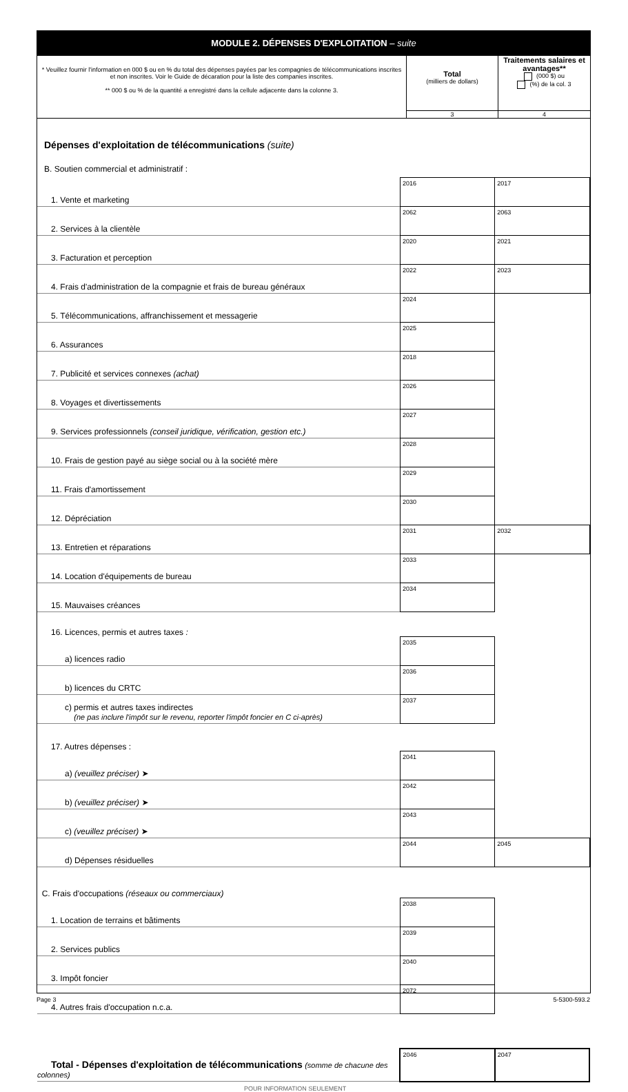MODULE 2. DÉPENSES D'EXPLOITATION – suite
* Veuillez fournir l'information en 000 $ ou en % du total des dépenses payées par les compagnies de télécommunications inscrites et non inscrites. Voir le Guide de décaration pour la liste des companies inscrites.
** 000 $ ou % de la quantité a enregistré dans la cellule adjacente dans la colonne 3.
Total
(milliers de dollars)
3
Traitements salaires et avantages**
(000 $) ou
(%) de la col. 3
4
Dépenses d'exploitation de télécommunications (suite)
B. Soutien commercial et administratif :
| 1. Vente et marketing | 2016 | 2017 |
| 2. Services à la clientèle | 2062 | 2063 |
| 3. Facturation et perception | 2020 | 2021 |
| 4. Frais d'administration de la compagnie et frais de bureau généraux | 2022 | 2023 |
| 5. Télécommunications, affranchissement et messagerie | 2024 | |
| 6. Assurances | 2025 | |
| 7. Publicité et services connexes (achat) | 2018 | |
| 8. Voyages et divertissements | 2026 | |
| 9. Services professionnels (conseil juridique, vérification, gestion etc.) | 2027 | |
| 10. Frais de gestion payé au siège social ou à la société mère | 2028 | |
| 11. Frais d'amortissement | 2029 | |
| 12. Dépréciation | 2030 | |
| 13. Entretien et réparations | 2031 | 2032 |
| 14. Location d'équipements de bureau | 2033 | |
| 15. Mauvaises créances | 2034 | |
| 16. Licences, permis et autres taxes : | | |
| a) licences radio | 2035 | |
| b) licences du CRTC | 2036 | |
| c) permis et autres taxes indirectes (ne pas inclure l'impôt sur le revenu, reporter l'impôt foncier en C ci-après) | 2037 | |
| 17. Autres dépenses : | | |
| a) (veuillez préciser) ➤ | 2041 | |
| b) (veuillez préciser) ➤ | 2042 | |
| c) (veuillez préciser) ➤ | 2043 | |
| d) Dépenses résiduelles | 2044 | 2045 |
| C. Frais d'occupations (réseaux ou commerciaux) | | |
| 1. Location de terrains et bâtiments | 2038 | |
| 2. Services publics | 2039 | |
| 3. Impôt foncier | 2040 | |
| 4. Autres frais d'occupation n.c.a. | 2072 | |
| Total - Dépenses d'exploitation de télécommunications (somme de chacune des colonnes) | 2046 | 2047 |
POUR INFORMATION SEULEMENT
Page 3 5-5300-593.2